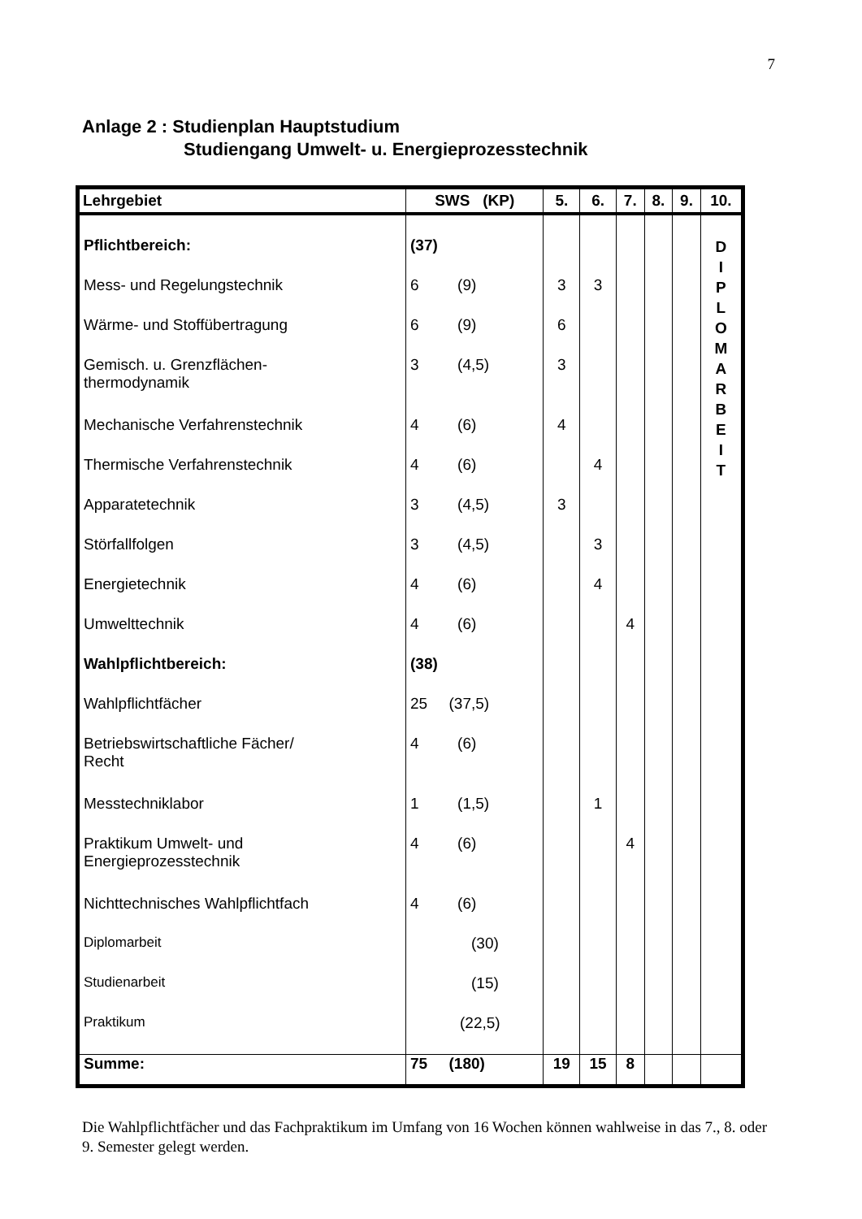7
Anlage 2 : Studienplan Hauptstudium
Studiengang Umwelt- u. Energieprozesstechnik
| Lehrgebiet | SWS (KP) | 5. | 6. | 7. | 8. | 9. | 10. |
| --- | --- | --- | --- | --- | --- | --- | --- |
| Pflichtbereich: | (37) | | | | | | D I P L O M A R B E I T |
| Mess- und Regelungstechnik | 6 (9) | 3 | 3 | | | | |
| Wärme- und Stoffübertragung | 6 (9) | 6 | | | | | |
| Gemisch. u. Grenzflächen- thermodynamik | 3 (4,5) | 3 | | | | | |
| Mechanische Verfahrenstechnik | 4 (6) | 4 | | | | | |
| Thermische Verfahrenstechnik | 4 (6) | | 4 | | | | |
| Apparatetechnik | 3 (4,5) | 3 | | | | | |
| Störfallfolgen | 3 (4,5) | | 3 | | | | |
| Energietechnik | 4 (6) | | 4 | | | | |
| Umwelttechnik | 4 (6) | | | 4 | | | |
| Wahlpflichtbereich: | (38) | | | | | | |
| Wahlpflichtfächer | 25 (37,5) | | | | | | |
| Betriebswirtschaftliche Fächer/ Recht | 4 (6) | | | | | | |
| Messtechniklabor | 1 (1,5) | | 1 | | | | |
| Praktikum Umwelt- und Energieprozesstechnik | 4 (6) | | | 4 | | | |
| Nichttechnisches Wahlpflichtfach | 4 (6) | | | | | | |
| Diplomarbeit | (30) | | | | | | |
| Studienarbeit | (15) | | | | | | |
| Praktikum | (22,5) | | | | | | |
| Summe: | 75 (180) | 19 | 15 | 8 | | | |
Die Wahlpflichtfächer und das Fachpraktikum im Umfang von 16 Wochen können wahlweise in das 7., 8. oder 9. Semester gelegt werden.